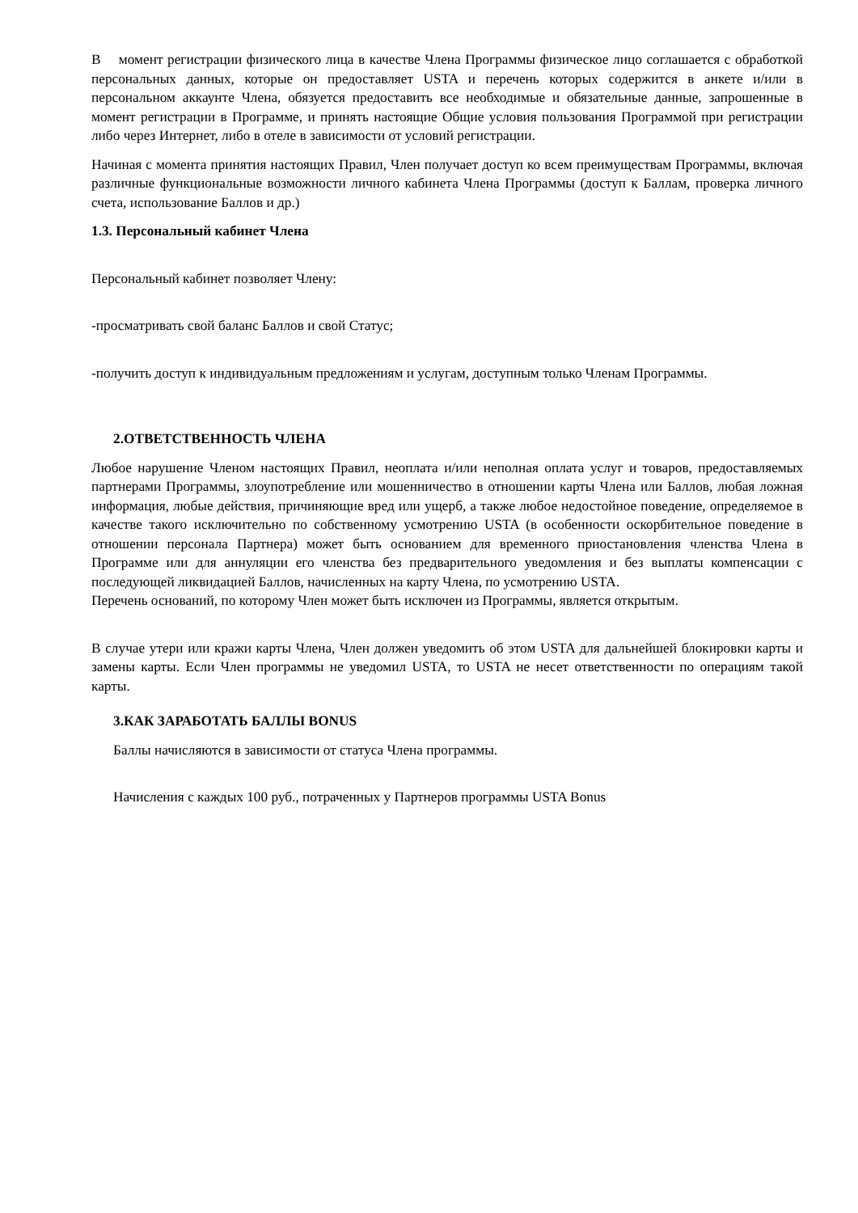В момент регистрации физического лица в качестве Члена Программы физическое лицо соглашается с обработкой персональных данных, которые он предоставляет USTA и перечень которых содержится в анкете и/или в персональном аккаунте Члена, обязуется предоставить все необходимые и обязательные данные, запрошенные в момент регистрации в Программе, и принять настоящие Общие условия пользования Программой при регистрации либо через Интернет, либо в отеле в зависимости от условий регистрации.
Начиная с момента принятия настоящих Правил, Член получает доступ ко всем преимуществам Программы, включая различные функциональные возможности личного кабинета Члена Программы (доступ к Баллам, проверка личного счета, использование Баллов и др.)
1.3. Персональный кабинет Члена
Персональный кабинет позволяет Члену:
-просматривать свой баланс Баллов и свой Статус;
-получить доступ к индивидуальным предложениям и услугам, доступным только Членам Программы.
2.ОТВЕТСТВЕННОСТЬ ЧЛЕНА
Любое нарушение Членом настоящих Правил, неоплата и/или неполная оплата услуг и товаров, предоставляемых партнерами Программы, злоупотребление или мошенничество в отношении карты Члена или Баллов, любая ложная информация, любые действия, причиняющие вред или ущерб, а также любое недостойное поведение, определяемое в качестве такого исключительно по собственному усмотрению USTA (в особенности оскорбительное поведение в отношении персонала Партнера) может быть основанием для временного приостановления членства Члена в Программе или для аннуляции его членства без предварительного уведомления и без выплаты компенсации с последующей ликвидацией Баллов, начисленных на карту Члена, по усмотрению USTA.
Перечень оснований, по которому Член может быть исключен из Программы, является открытым.
В случае утери или кражи карты Члена, Член должен уведомить об этом USTA для дальнейшей блокировки карты и замены карты. Если Член программы не уведомил USTA, то USTA не несет ответственности по операциям такой карты.
3.КАК ЗАРАБОТАТЬ БАЛЛЫ BONUS
Баллы начисляются в зависимости от статуса Члена программы.
Начисления с каждых 100 руб., потраченных у Партнеров программы USTA Bonus